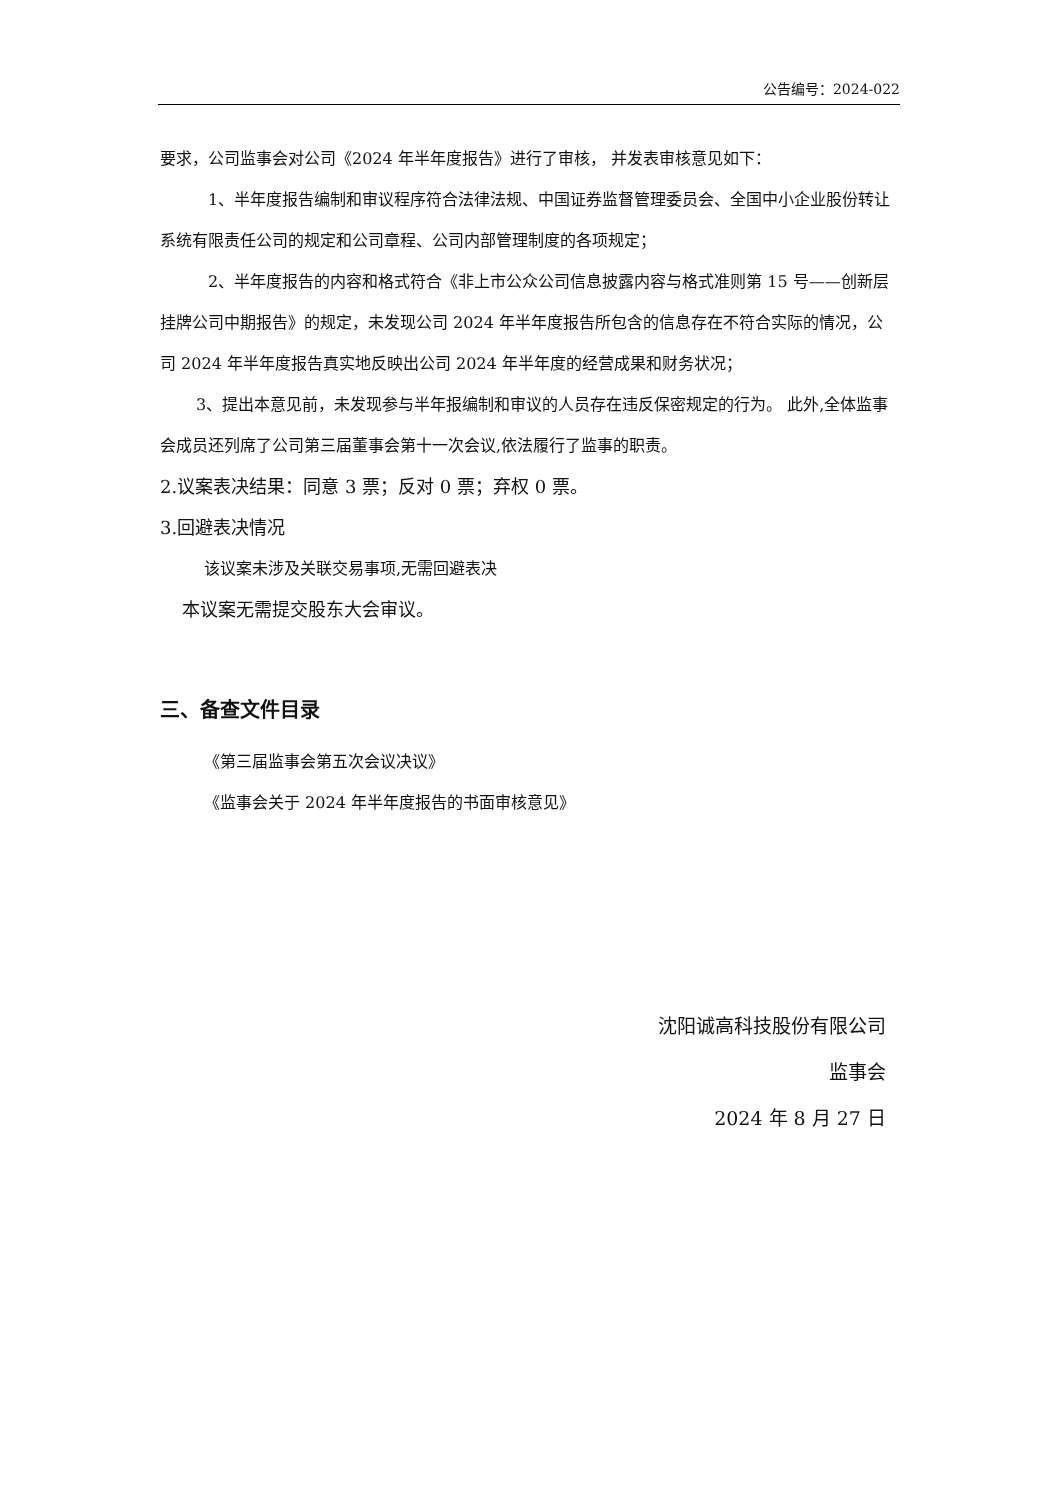公告编号：2024-022
要求，公司监事会对公司《2024 年半年度报告》进行了审核， 并发表审核意见如下：
1、半年度报告编制和审议程序符合法律法规、中国证券监督管理委员会、全国中小企业股份转让系统有限责任公司的规定和公司章程、公司内部管理制度的各项规定；
2、半年度报告的内容和格式符合《非上市公众公司信息披露内容与格式准则第 15 号——创新层挂牌公司中期报告》的规定，未发现公司 2024 年半年度报告所包含的信息存在不符合实际的情况，公司 2024 年半年度报告真实地反映出公司 2024 年半年度的经营成果和财务状况；
3、提出本意见前，未发现参与半年报编制和审议的人员存在违反保密规定的行为。 此外,全体监事会成员还列席了公司第三届董事会第十一次会议,依法履行了监事的职责。
2.议案表决结果：同意 3 票；反对 0 票；弃权 0 票。
3.回避表决情况
该议案未涉及关联交易事项,无需回避表决
本议案无需提交股东大会审议。
三、备查文件目录
《第三届监事会第五次会议决议》
《监事会关于 2024 年半年度报告的书面审核意见》
沈阳诚高科技股份有限公司
监事会
2024 年 8 月 27 日